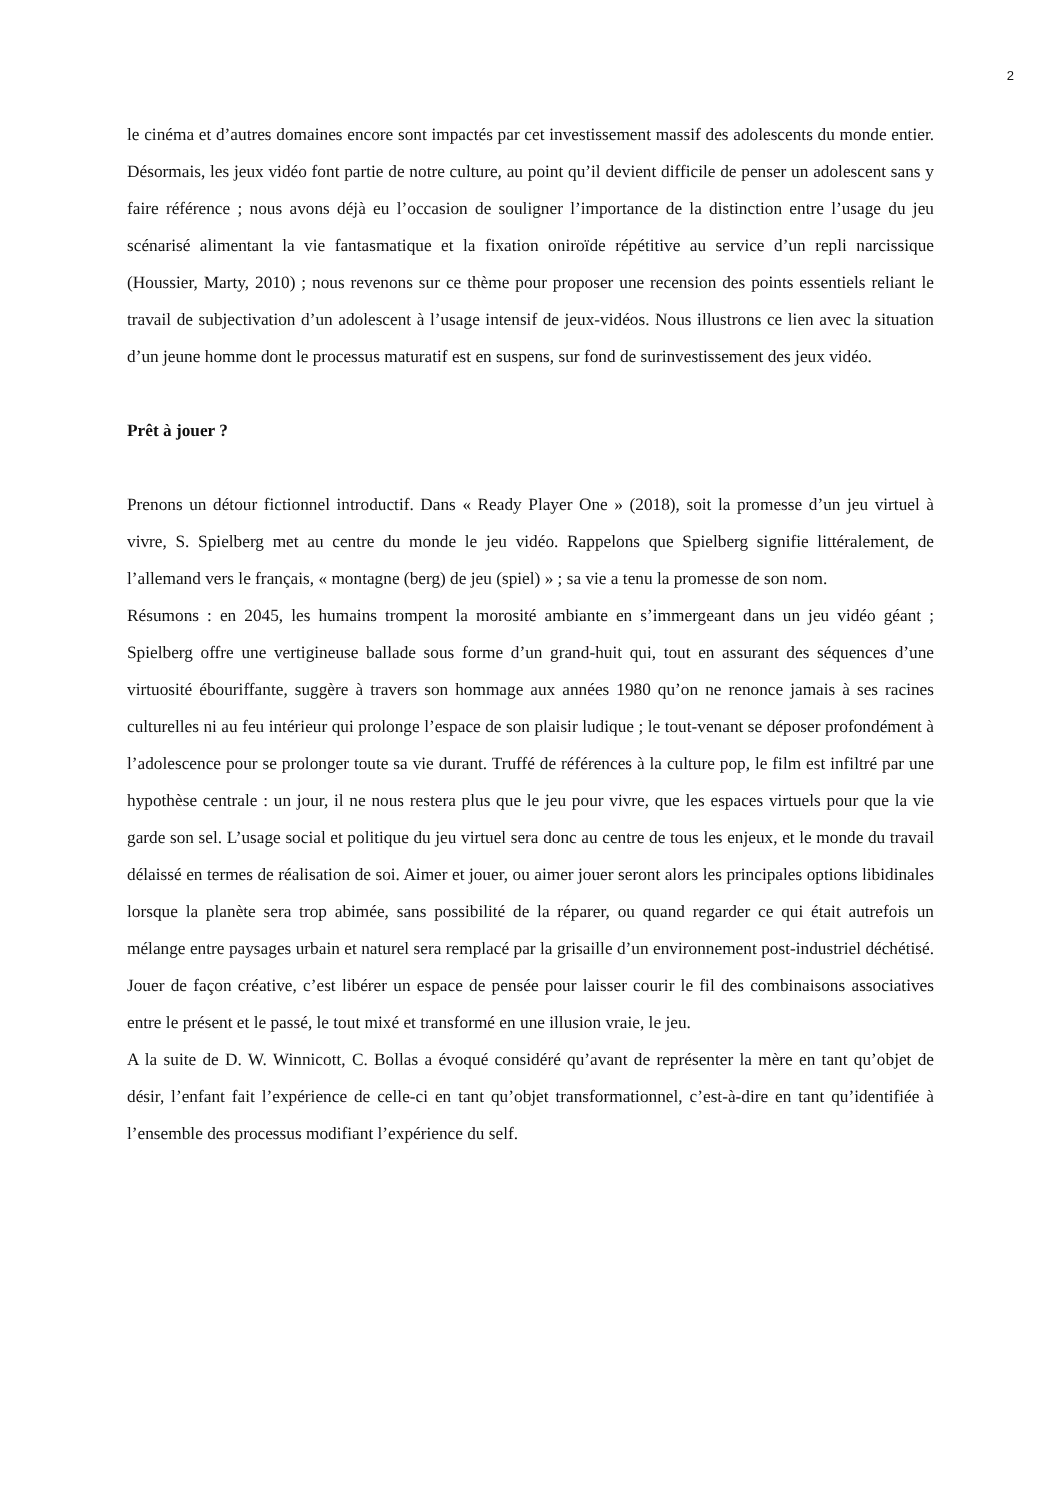2
le cinéma et d’autres domaines encore sont impactés par cet investissement massif des adolescents du monde entier. Désormais, les jeux vidéo font partie de notre culture, au point qu’il devient difficile de penser un adolescent sans y faire référence ; nous avons déjà eu l’occasion de souligner l’importance de la distinction entre l’usage du jeu scénarisé alimentant la vie fantasmatique et la fixation oniroïde répétitive au service d’un repli narcissique (Houssier, Marty, 2010) ; nous revenons sur ce thème pour proposer une recension des points essentiels reliant le travail de subjectivation d’un adolescent à l’usage intensif de jeux-vidéos. Nous illustrons ce lien avec la situation d’un jeune homme dont le processus maturatif est en suspens, sur fond de surinvestissement des jeux vidéo.
Prêt à jouer ?
Prenons un détour fictionnel introductif. Dans « Ready Player One » (2018), soit la promesse d’un jeu virtuel à vivre, S. Spielberg met au centre du monde le jeu vidéo. Rappelons que Spielberg signifie littéralement, de l’allemand vers le français, « montagne (berg) de jeu (spiel) » ; sa vie a tenu la promesse de son nom.
Résumons : en 2045, les humains trompent la morosité ambiante en s’immergeant dans un jeu vidéo géant ; Spielberg offre une vertigineuse ballade sous forme d’un grand-huit qui, tout en assurant des séquences d’une virtuosité ébouriffante, suggère à travers son hommage aux années 1980 qu’on ne renonce jamais à ses racines culturelles ni au feu intérieur qui prolonge l’espace de son plaisir ludique ; le tout-venant se déposer profondément à l’adolescence pour se prolonger toute sa vie durant. Truffé de références à la culture pop, le film est infiltré par une hypothèse centrale : un jour, il ne nous restera plus que le jeu pour vivre, que les espaces virtuels pour que la vie garde son sel. L’usage social et politique du jeu virtuel sera donc au centre de tous les enjeux, et le monde du travail délaissé en termes de réalisation de soi. Aimer et jouer, ou aimer jouer seront alors les principales options libidinales lorsque la planète sera trop abimée, sans possibilité de la réparer, ou quand regarder ce qui était autrefois un mélange entre paysages urbain et naturel sera remplacé par la grisaille d’un environnement post-industriel déchétisé. Jouer de façon créative, c’est libérer un espace de pensée pour laisser courir le fil des combinaisons associatives entre le présent et le passé, le tout mixé et transformé en une illusion vraie, le jeu.
A la suite de D. W. Winnicott, C. Bollas a évoqué considéré qu’avant de représenter la mère en tant qu’objet de désir, l’enfant fait l’expérience de celle-ci en tant qu’objet transformationnel, c’est-à-dire en tant qu’identifiée à l’ensemble des processus modifiant l’expérience du self.